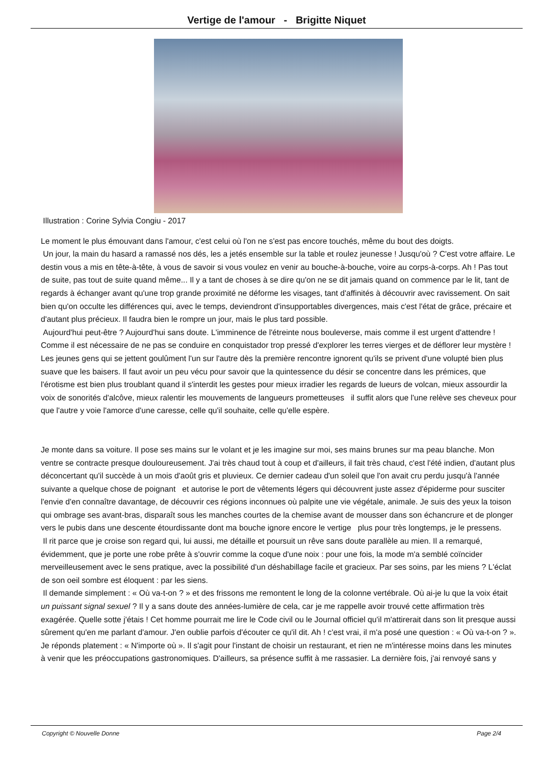Vertige de l'amour - Brigitte Niquet
Illustration : Corine Sylvia Congiu - 2017
Le moment le plus émouvant dans l'amour, c'est celui où l'on ne s'est pas encore touchés, même du bout des doigts.
Un jour, la main du hasard a ramassé nos dés, les a jetés ensemble sur la table et roulez jeunesse ! Jusqu'où ? C'est votre affaire. Le destin vous a mis en tête-à-tête, à vous de savoir si vous voulez en venir au bouche-à-bouche, voire au corps-à-corps. Ah ! Pas tout de suite, pas tout de suite quand même... Il y a tant de choses à se dire qu'on ne se dit jamais quand on commence par le lit, tant de regards à échanger avant qu'une trop grande proximité ne déforme les visages, tant d'affinités à découvrir avec ravissement. On sait bien qu'on occulte les différences qui, avec le temps, deviendront d'insupportables divergences, mais c'est l'état de grâce, précaire et d'autant plus précieux. Il faudra bien le rompre un jour, mais le plus tard possible.
Aujourd'hui peut-être ? Aujourd'hui sans doute. L'imminence de l'étreinte nous bouleverse, mais comme il est urgent d'attendre ! Comme il est nécessaire de ne pas se conduire en conquistador trop pressé d'explorer les terres vierges et de déflorer leur mystère ! Les jeunes gens qui se jettent goulûment l'un sur l'autre dès la première rencontre ignorent qu'ils se privent d'une volupté bien plus suave que les baisers. Il faut avoir un peu vécu pour savoir que la quintessence du désir se concentre dans les prémices, que l'érotisme est bien plus troublant quand il s'interdit les gestes pour mieux irradier les regards de lueurs de volcan, mieux assourdir la voix de sonorités d'alcôve, mieux ralentir les mouvements de langueurs prometteuses il suffit alors que l'une relève ses cheveux pour que l'autre y voie l'amorce d'une caresse, celle qu'il souhaite, celle qu'elle espère.
Je monte dans sa voiture. Il pose ses mains sur le volant et je les imagine sur moi, ses mains brunes sur ma peau blanche. Mon ventre se contracte presque douloureusement. J'ai très chaud tout à coup et d'ailleurs, il fait très chaud, c'est l'été indien, d'autant plus déconcertant qu'il succède à un mois d'août gris et pluvieux. Ce dernier cadeau d'un soleil que l'on avait cru perdu jusqu'à l'année suivante a quelque chose de poignant et autorise le port de vêtements légers qui découvrent juste assez d'épiderme pour susciter l'envie d'en connaître davantage, de découvrir ces régions inconnues où palpite une vie végétale, animale. Je suis des yeux la toison qui ombrage ses avant-bras, disparaît sous les manches courtes de la chemise avant de mousser dans son échancrure et de plonger vers le pubis dans une descente étourdissante dont ma bouche ignore encore le vertige plus pour très longtemps, je le pressens.
Il rit parce que je croise son regard qui, lui aussi, me détaille et poursuit un rêve sans doute parallèle au mien. Il a remarqué, évidemment, que je porte une robe prête à s'ouvrir comme la coque d'une noix : pour une fois, la mode m'a semblé coïncider merveilleusement avec le sens pratique, avec la possibilité d'un déshabillage facile et gracieux. Par ses soins, par les miens ? L'éclat de son oeil sombre est éloquent : par les siens.
Il demande simplement : « Où va-t-on ? » et des frissons me remontent le long de la colonne vertébrale. Où ai-je lu que la voix était un puissant signal sexuel ? Il y a sans doute des années-lumière de cela, car je me rappelle avoir trouvé cette affirmation très exagérée. Quelle sotte j'étais ! Cet homme pourrait me lire le Code civil ou le Journal officiel qu'il m'attirerait dans son lit presque aussi sûrement qu'en me parlant d'amour. J'en oublie parfois d'écouter ce qu'il dit. Ah ! c'est vrai, il m'a posé une question : « Où va-t-on ? ». Je réponds platement : « N'importe où ». Il s'agit pour l'instant de choisir un restaurant, et rien ne m'intéresse moins dans les minutes à venir que les préoccupations gastronomiques. D'ailleurs, sa présence suffit à me rassasier. La dernière fois, j'ai renvoyé sans y
Copyright © Nouvelle Donne Page 2/4